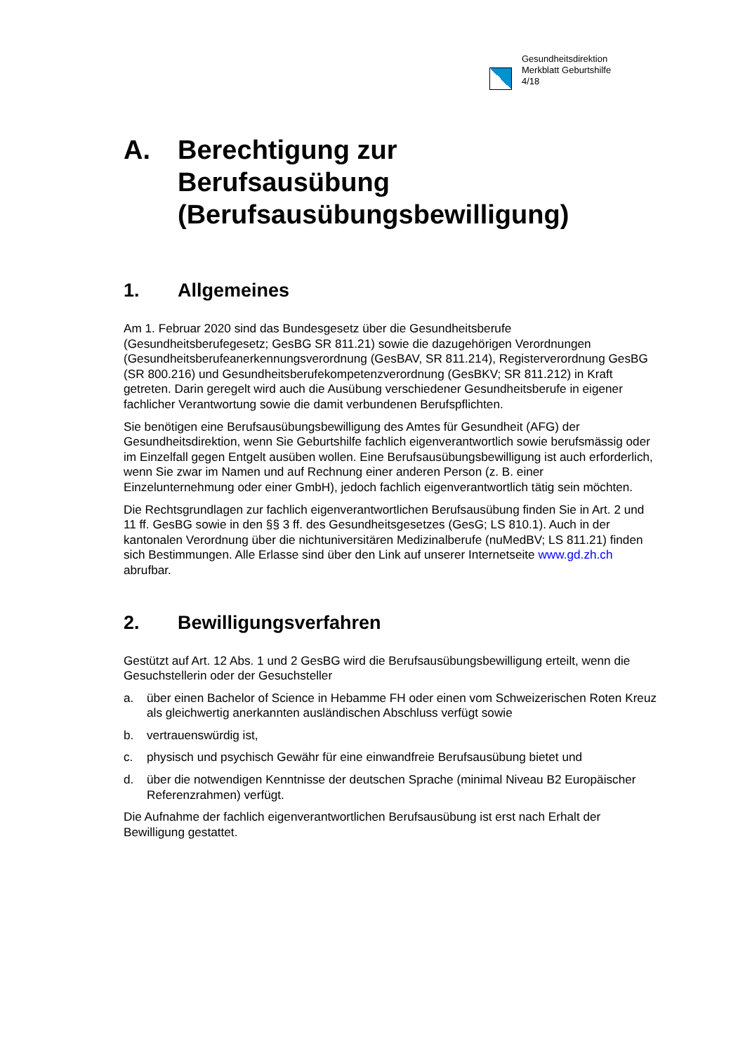Gesundheitsdirektion
Merkblatt Geburtshilfe
4/18
A. Berechtigung zur
Berufsausübung
(Berufsausübungsbewilligung)
1. Allgemeines
Am 1. Februar 2020 sind das Bundesgesetz über die Gesundheitsberufe (Gesundheitsberufegesetz; GesBG SR 811.21) sowie die dazugehörigen Verordnungen (Gesundheitsberufeanerkennungsverordnung (GesBAV, SR 811.214), Registerverordnung GesBG (SR 800.216) und Gesundheitsberufekompetenzverordnung (GesBKV; SR 811.212) in Kraft getreten. Darin geregelt wird auch die Ausübung verschiedener Gesundheitsberufe in eigener fachlicher Verantwortung sowie die damit verbundenen Berufspflichten.
Sie benötigen eine Berufsausübungsbewilligung des Amtes für Gesundheit (AFG) der Gesundheitsdirektion, wenn Sie Geburtshilfe fachlich eigenverantwortlich sowie berufsmässig oder im Einzelfall gegen Entgelt ausüben wollen. Eine Berufsausübungsbewilligung ist auch erforderlich, wenn Sie zwar im Namen und auf Rechnung einer anderen Person (z. B. einer Einzelunternehmung oder einer GmbH), jedoch fachlich eigenverantwortlich tätig sein möchten.
Die Rechtsgrundlagen zur fachlich eigenverantwortlichen Berufsausübung finden Sie in Art. 2 und 11 ff. GesBG sowie in den §§ 3 ff. des Gesundheitsgesetzes (GesG; LS 810.1). Auch in der kantonalen Verordnung über die nichtuniversitären Medizinalberufe (nuMedBV; LS 811.21) finden sich Bestimmungen. Alle Erlasse sind über den Link auf unserer Internetseite www.gd.zh.ch abrufbar.
2. Bewilligungsverfahren
Gestützt auf Art. 12 Abs. 1 und 2 GesBG wird die Berufsausübungsbewilligung erteilt, wenn die Gesuchstellerin oder der Gesuchsteller
a. über einen Bachelor of Science in Hebamme FH oder einen vom Schweizerischen Roten Kreuz als gleichwertig anerkannten ausländischen Abschluss verfügt sowie
b. vertrauenswürdig ist,
c. physisch und psychisch Gewähr für eine einwandfreie Berufsausübung bietet und
d. über die notwendigen Kenntnisse der deutschen Sprache (minimal Niveau B2 Europäischer Referenzrahmen) verfügt.
Die Aufnahme der fachlich eigenverantwortlichen Berufsausübung ist erst nach Erhalt der Bewilligung gestattet.